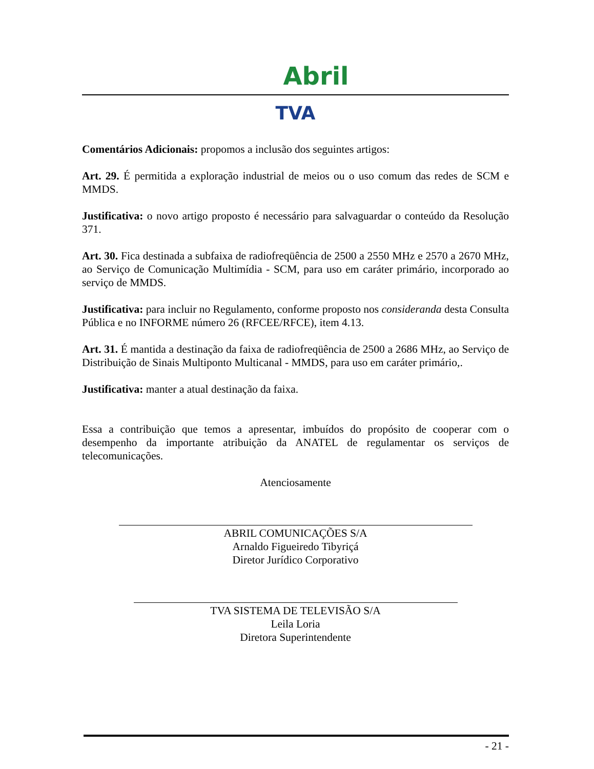Abril
TVA
Comentários Adicionais: propomos a inclusão dos seguintes artigos:
Art. 29. É permitida a exploração industrial de meios ou o uso comum das redes de SCM e MMDS.
Justificativa: o novo artigo proposto é necessário para salvaguardar o conteúdo da Resolução 371.
Art. 30. Fica destinada a subfaixa de radiofreqüência de 2500 a 2550 MHz e 2570 a 2670 MHz, ao Serviço de Comunicação Multimídia - SCM, para uso em caráter primário, incorporado ao serviço de MMDS.
Justificativa: para incluir no Regulamento, conforme proposto nos consideranda desta Consulta Pública e no INFORME número 26 (RFCEE/RFCE), item 4.13.
Art. 31. É mantida a destinação da faixa de radiofreqüência de 2500 a 2686 MHz, ao Serviço de Distribuição de Sinais Multiponto Multicanal - MMDS, para uso em caráter primário,.
Justificativa: manter a atual destinação da faixa.
Essa a contribuição que temos a apresentar, imbuídos do propósito de cooperar com o desempenho da importante atribuição da ANATEL de regulamentar os serviços de telecomunicações.
Atenciosamente
ABRIL COMUNICAÇÕES S/A
Arnaldo Figueiredo Tibyriçá
Diretor Jurídico Corporativo
TVA SISTEMA DE TELEVISÃO S/A
Leila Loria
Diretora Superintendente
- 21 -